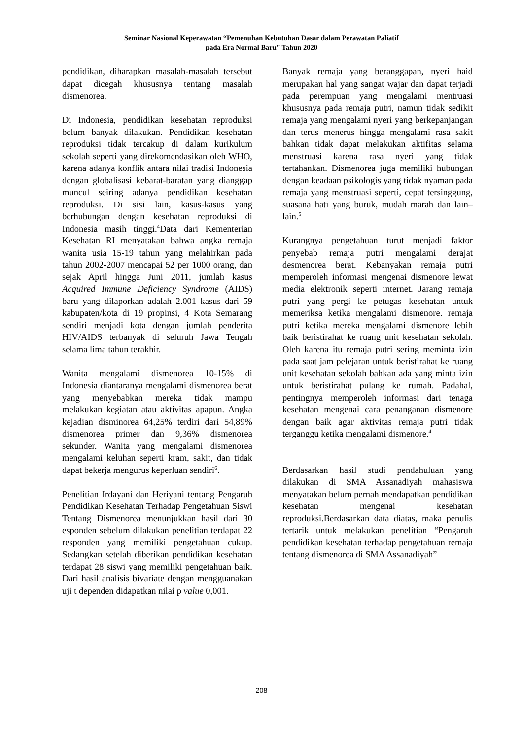Seminar Nasional Keperawatan “Pemenuhan Kebutuhan Dasar dalam Perawatan Paliatif
pada Era Normal Baru” Tahun 2020
pendidikan, diharapkan masalah-masalah tersebut dapat dicegah khususnya tentang masalah dismenorea.
Di Indonesia, pendidikan kesehatan reproduksi belum banyak dilakukan. Pendidikan kesehatan reproduksi tidak tercakup di dalam kurikulum sekolah seperti yang direkomendasikan oleh WHO, karena adanya konflik antara nilai tradisi Indonesia dengan globalisasi kebarat-baratan yang dianggap muncul seiring adanya pendidikan kesehatan reproduksi. Di sisi lain, kasus-kasus yang berhubungan dengan kesehatan reproduksi di Indonesia masih tinggi.<sup>4</sup>Data dari Kementerian Kesehatan RI menyatakan bahwa angka remaja wanita usia 15-19 tahun yang melahirkan pada tahun 2002-2007 mencapai 52 per 1000 orang, dan sejak April hingga Juni 2011, jumlah kasus Acquired Immune Deficiency Syndrome (AIDS) baru yang dilaporkan adalah 2.001 kasus dari 59 kabupaten/kota di 19 propinsi, 4 Kota Semarang sendiri menjadi kota dengan jumlah penderita HIV/AIDS terbanyak di seluruh Jawa Tengah selama lima tahun terakhir.
Wanita mengalami dismenorea 10-15% di Indonesia diantaranya mengalami dismenorea berat yang menyebabkan mereka tidak mampu melakukan kegiatan atau aktivitas apapun. Angka kejadian disminorea 64,25% terdiri dari 54,89% dismenorea primer dan 9,36% dismenorea sekunder. Wanita yang mengalami dismenorea mengalami keluhan seperti kram, sakit, dan tidak dapat bekerja mengurus keperluan sendiri<sup>6</sup>.
Penelitian Irdayani dan Heriyani tentang Pengaruh Pendidikan Kesehatan Terhadap Pengetahuan Siswi Tentang Dismenorea menunjukkan hasil dari 30 esponden sebelum dilakukan penelitian terdapat 22 responden yang memiliki pengetahuan cukup. Sedangkan setelah diberikan pendidikan kesehatan terdapat 28 siswi yang memiliki pengetahuan baik. Dari hasil analisis bivariate dengan mengguanakan uji t dependen didapatkan nilai p value 0,001.
Banyak remaja yang beranggapan, nyeri haid merupakan hal yang sangat wajar dan dapat terjadi pada perempuan yang mengalami mentruasi khususnya pada remaja putri, namun tidak sedikit remaja yang mengalami nyeri yang berkepanjangan dan terus menerus hingga mengalami rasa sakit bahkan tidak dapat melakukan aktifitas selama menstruasi karena rasa nyeri yang tidak tertahankan. Dismenorea juga memiliki hubungan dengan keadaan psikologis yang tidak nyaman pada remaja yang menstruasi seperti, cepat tersinggung, suasana hati yang buruk, mudah marah dan lain–lain.<sup>5</sup>
Kurangnya pengetahuan turut menjadi faktor penyebab remaja putri mengalami derajat desmenorea berat. Kebanyakan remaja putri memperoleh informasi mengenai dismenore lewat media elektronik seperti internet. Jarang remaja putri yang pergi ke petugas kesehatan untuk memeriksa ketika mengalami dismenore. remaja putri ketika mereka mengalami dismenore lebih baik beristirahat ke ruang unit kesehatan sekolah. Oleh karena itu remaja putri sering meminta izin pada saat jam pelejaran untuk beristirahat ke ruang unit kesehatan sekolah bahkan ada yang minta izin untuk beristirahat pulang ke rumah. Padahal, pentingnya memperoleh informasi dari tenaga kesehatan mengenai cara penanganan dismenore dengan baik agar aktivitas remaja putri tidak terganggu ketika mengalami dismenore.<sup>4</sup>
Berdasarkan hasil studi pendahuluan yang dilakukan di SMA Assanadiyah mahasiswa menyatakan belum pernah mendapatkan pendidikan kesehatan mengenai kesehatan reproduksi.Berdasarkan data diatas, maka penulis tertarik untuk melakukan penelitian “Pengaruh pendidikan kesehatan terhadap pengetahuan remaja tentang dismenorea di SMA Assanadiyah”
208